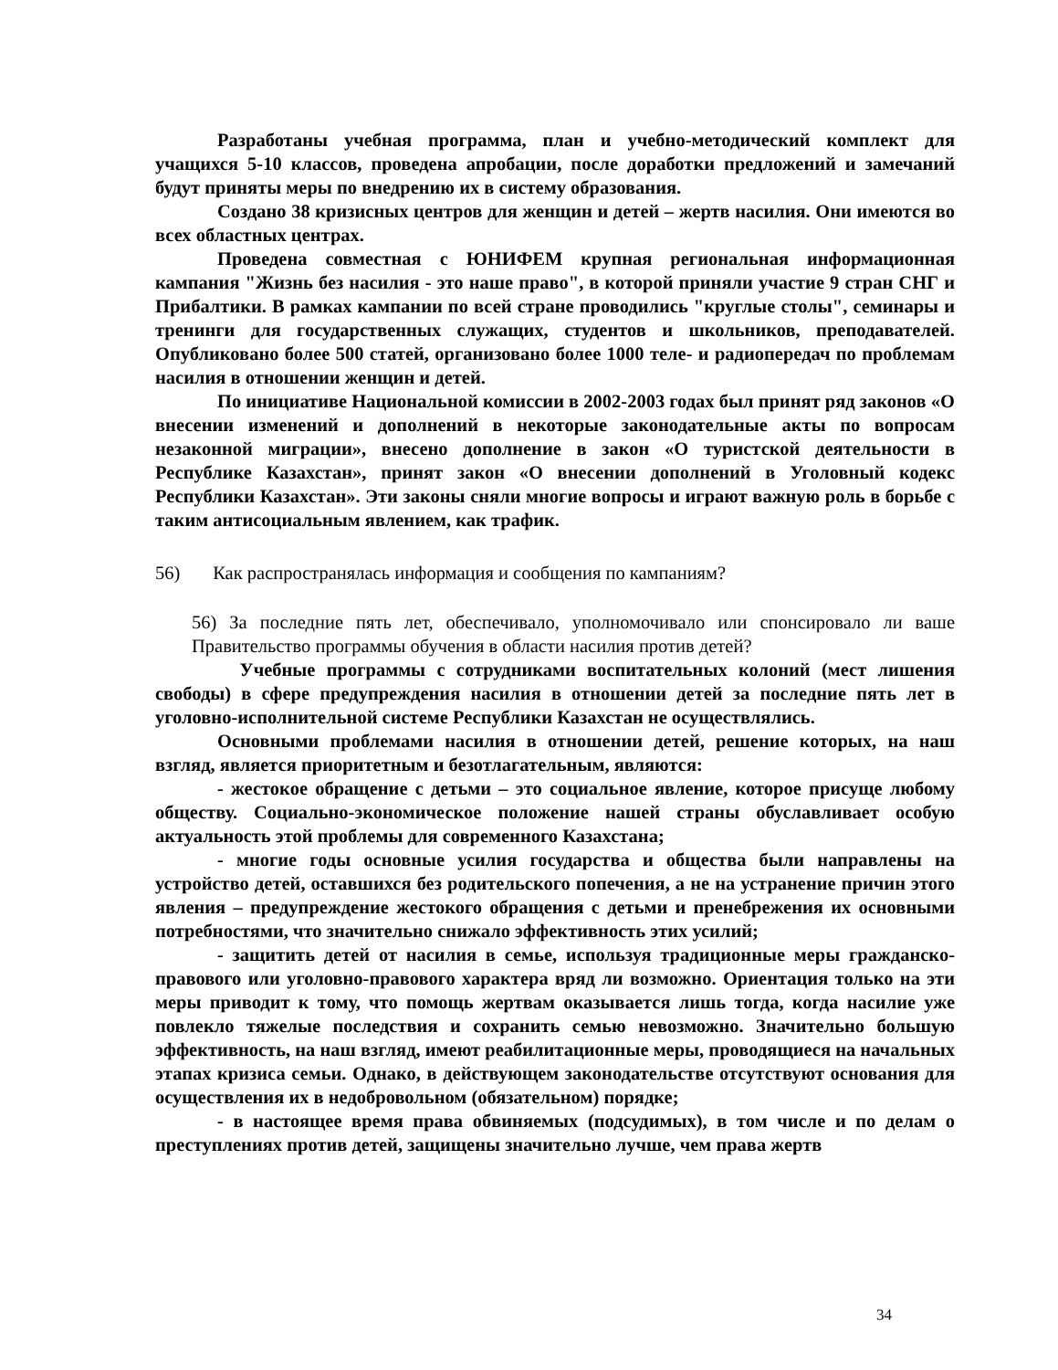Разработаны учебная программа, план и учебно-методический комплект для учащихся 5-10 классов, проведена апробации, после доработки предложений и замечаний будут приняты меры по внедрению их в систему образования.
Создано 38 кризисных центров для женщин и детей – жертв насилия. Они имеются во всех областных центрах.
Проведена совместная с ЮНИФЕМ крупная региональная информационная кампания "Жизнь без насилия - это наше право", в которой приняли участие 9 стран СНГ и Прибалтики. В рамках кампании по всей стране проводились "круглые столы", семинары и тренинги для государственных служащих, студентов и школьников, преподавателей. Опубликовано более 500 статей, организовано более 1000 теле- и радиопередач по проблемам насилия в отношении женщин и детей.
По инициативе Национальной комиссии в 2002-2003 годах был принят ряд законов «О внесении изменений и дополнений в некоторые законодательные акты по вопросам незаконной миграции», внесено дополнение в закон «О туристской деятельности в Республике Казахстан», принят закон «О внесении дополнений в Уголовный кодекс Республики Казахстан». Эти законы сняли многие вопросы и играют важную роль в борьбе с таким антисоциальным явлением, как трафик.
56) Как распространялась информация и сообщения по кампаниям?
56) За последние пять лет, обеспечивало, уполномочивало или спонсировало ли ваше Правительство программы обучения в области насилия против детей?
Учебные программы с сотрудниками воспитательных колоний (мест лишения свободы) в сфере предупреждения насилия в отношении детей за последние пять лет в уголовно-исполнительной системе Республики Казахстан не осуществлялись.
Основными проблемами насилия в отношении детей, решение которых, на наш взгляд, является приоритетным и безотлагательным, являются:
- жестокое обращение с детьми – это социальное явление, которое присуще любому обществу. Социально-экономическое положение нашей страны обуславливает особую актуальность этой проблемы для современного Казахстана;
- многие годы основные усилия государства и общества были направлены на устройство детей, оставшихся без родительского попечения, а не на устранение причин этого явления – предупреждение жестокого обращения с детьми и пренебрежения их основными потребностями, что значительно снижало эффективность этих усилий;
- защитить детей от насилия в семье, используя традиционные меры гражданско-правового или уголовно-правового характера вряд ли возможно. Ориентация только на эти меры приводит к тому, что помощь жертвам оказывается лишь тогда, когда насилие уже повлекло тяжелые последствия и сохранить семью невозможно. Значительно большую эффективность, на наш взгляд, имеют реабилитационные меры, проводящиеся на начальных этапах кризиса семьи. Однако, в действующем законодательстве отсутствуют основания для осуществления их в недобровольном (обязательном) порядке;
- в настоящее время права обвиняемых (подсудимых), в том числе и по делам о преступлениях против детей, защищены значительно лучше, чем права жертв
34